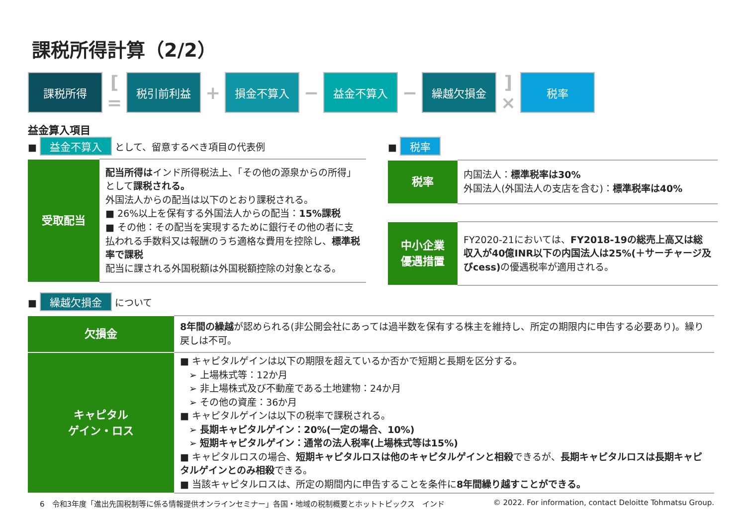課税所得計算（2/2）
課税所得
[ =
税引前利益
+
損金不算入
−
益金不算入
−
繰越欠損金
] ×
税率
益金算入項目
■ 益金不算入 として、留意するべき項目の代表例
| 受取配当 | 配当所得は インド所得税法上、「その他の源泉からの所得」として 課税される。 外国法人からの配当は以下のとおり課税される。 ■ 26%以上を保有する外国法人からの配当： 15%課税 ■ その他：その配当を実現するために銀行その他の者に支払われる手数料又は報酬のうち適格な費用を控除し、 標準税率で課税 配当に課される外国税額は外国税額控除の対象となる。 |
■ 税率
| 税率 | 内国法人： 標準税率は30% 外国法人(外国法人の支店を含む)： 標準税率は40% |
| 中小企業 優遇措置 | FY2020-21においては、 FY2018-19の総売上高又は総収入が40億INR以下の内国法人は25%(＋サーチャージ及びcess) の優遇税率が適用される。 |
■ 繰越欠損金 について
| 欠損金 | 8年間の繰越 が認められる(非公開会社にあっては過半数を保有する株主を維持し、所定の期限内に申告する必要あり)。繰り戻しは不可。 |
| キャピタル ゲイン・ロス | ■ キャピタルゲインは以下の期限を超えているか否かで短期と長期を区分する。 ➢ 上場株式等：12か月 ➢ 非上場株式及び不動産である土地建物：24か月 ➢ その他の資産：36か月 ■ キャピタルゲインは以下の税率で課税される。 ➢ 長期キャピタルゲイン：20%(一定の場合、10%) ➢ 短期キャピタルゲイン：通常の法人税率(上場株式等は15%) ■ キャピタルロスの場合、 短期キャピタルロスは他のキャピタルゲインと相殺 できるが、 長期キャピタルロスは長期キャピタルゲインとのみ相殺 できる。 ■ 当該キャピタルロスは、所定の期間内に申告することを条件に 8年間繰り越すことができる。 |
6　令和3年度「進出先国税制等に係る情報提供オンラインセミナー」各国・地域の税制概要とホットトピックス　インド © 2022. For information, contact Deloitte Tohmatsu Group.